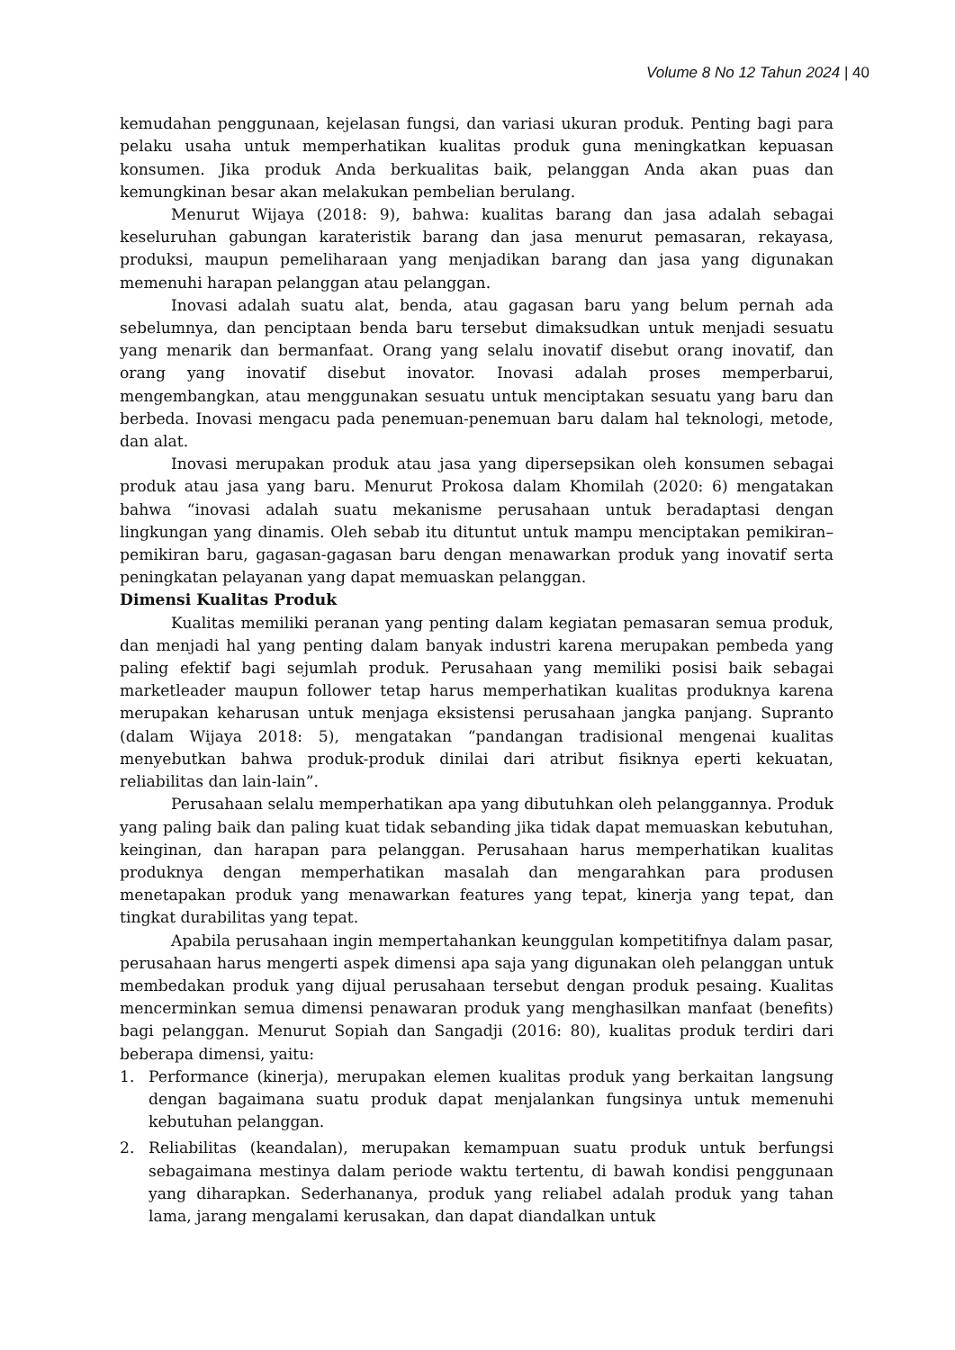Volume 8 No 12 Tahun 2024 | 40
kemudahan penggunaan, kejelasan fungsi, dan variasi ukuran produk. Penting bagi para pelaku usaha untuk memperhatikan kualitas produk guna meningkatkan kepuasan konsumen. Jika produk Anda berkualitas baik, pelanggan Anda akan puas dan kemungkinan besar akan melakukan pembelian berulang.
Menurut Wijaya (2018: 9), bahwa: kualitas barang dan jasa adalah sebagai keseluruhan gabungan karateristik barang dan jasa menurut pemasaran, rekayasa, produksi, maupun pemeliharaan yang menjadikan barang dan jasa yang digunakan memenuhi harapan pelanggan atau pelanggan.
Inovasi adalah suatu alat, benda, atau gagasan baru yang belum pernah ada sebelumnya, dan penciptaan benda baru tersebut dimaksudkan untuk menjadi sesuatu yang menarik dan bermanfaat. Orang yang selalu inovatif disebut orang inovatif, dan orang yang inovatif disebut inovator. Inovasi adalah proses memperbarui, mengembangkan, atau menggunakan sesuatu untuk menciptakan sesuatu yang baru dan berbeda. Inovasi mengacu pada penemuan-penemuan baru dalam hal teknologi, metode, dan alat.
Inovasi merupakan produk atau jasa yang dipersepsikan oleh konsumen sebagai produk atau jasa yang baru. Menurut Prokosa dalam Khomilah (2020: 6) mengatakan bahwa “inovasi adalah suatu mekanisme perusahaan untuk beradaptasi dengan lingkungan yang dinamis. Oleh sebab itu dituntut untuk mampu menciptakan pemikiran–pemikiran baru, gagasan-gagasan baru dengan menawarkan produk yang inovatif serta peningkatan pelayanan yang dapat memuaskan pelanggan.
Dimensi Kualitas Produk
Kualitas memiliki peranan yang penting dalam kegiatan pemasaran semua produk, dan menjadi hal yang penting dalam banyak industri karena merupakan pembeda yang paling efektif bagi sejumlah produk. Perusahaan yang memiliki posisi baik sebagai marketleader maupun follower tetap harus memperhatikan kualitas produknya karena merupakan keharusan untuk menjaga eksistensi perusahaan jangka panjang. Supranto (dalam Wijaya 2018: 5), mengatakan “pandangan tradisional mengenai kualitas menyebutkan bahwa produk-produk dinilai dari atribut fisiknya eperti kekuatan, reliabilitas dan lain-lain”.
Perusahaan selalu memperhatikan apa yang dibutuhkan oleh pelanggannya. Produk yang paling baik dan paling kuat tidak sebanding jika tidak dapat memuaskan kebutuhan, keinginan, dan harapan para pelanggan. Perusahaan harus memperhatikan kualitas produknya dengan memperhatikan masalah dan mengarahkan para produsen menetapakan produk yang menawarkan features yang tepat, kinerja yang tepat, dan tingkat durabilitas yang tepat.
Apabila perusahaan ingin mempertahankan keunggulan kompetitifnya dalam pasar, perusahaan harus mengerti aspek dimensi apa saja yang digunakan oleh pelanggan untuk membedakan produk yang dijual perusahaan tersebut dengan produk pesaing. Kualitas mencerminkan semua dimensi penawaran produk yang menghasilkan manfaat (benefits) bagi pelanggan. Menurut Sopiah dan Sangadji (2016: 80), kualitas produk terdiri dari beberapa dimensi, yaitu:
1. Performance (kinerja), merupakan elemen kualitas produk yang berkaitan langsung dengan bagaimana suatu produk dapat menjalankan fungsinya untuk memenuhi kebutuhan pelanggan.
2. Reliabilitas (keandalan), merupakan kemampuan suatu produk untuk berfungsi sebagaimana mestinya dalam periode waktu tertentu, di bawah kondisi penggunaan yang diharapkan. Sederhananya, produk yang reliabel adalah produk yang tahan lama, jarang mengalami kerusakan, dan dapat diandalkan untuk